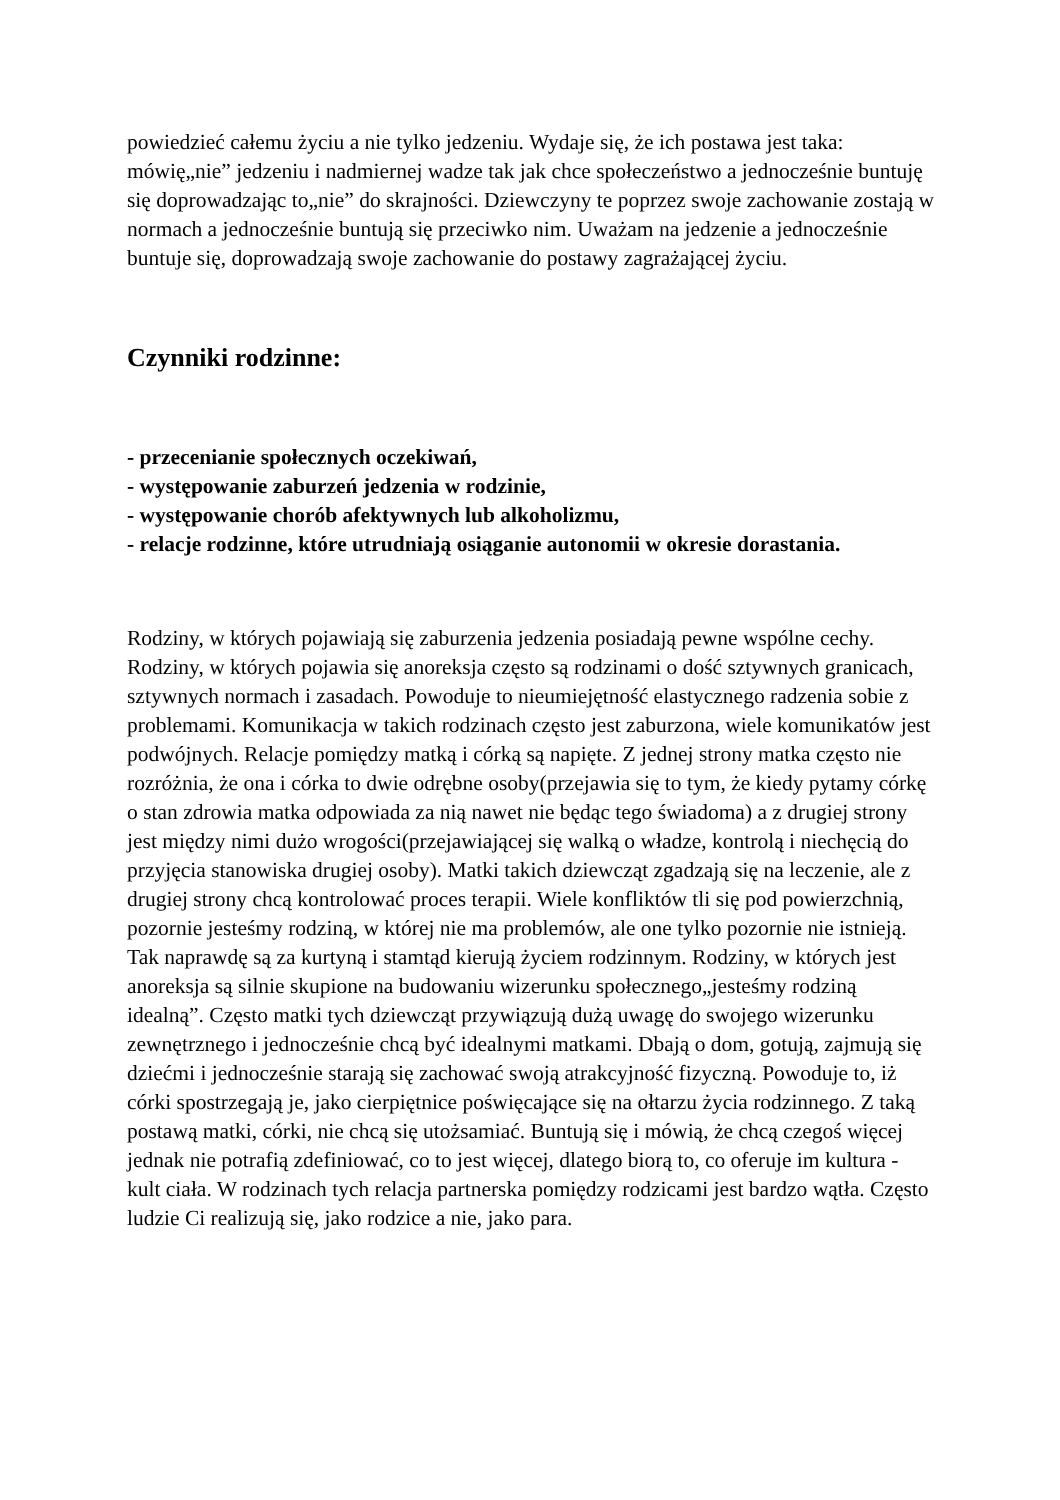powiedzieć całemu życiu a nie tylko jedzeniu. Wydaje się, że ich postawa jest taka: mówię„nie” jedzeniu i nadmiernej wadze tak jak chce społeczeństwo a jednocześnie buntuję się doprowadzając to„nie” do skrajności. Dziewczyny te poprzez swoje zachowanie zostają w normach a jednocześnie buntują się przeciwko nim. Uważam na jedzenie a jednocześnie buntuje się, doprowadzają swoje zachowanie do postawy zagrażającej życiu.
Czynniki rodzinne:
- przecenianie społecznych oczekiwań,
- występowanie zaburzeń jedzenia w rodzinie,
- występowanie chorób afektywnych lub alkoholizmu,
- relacje rodzinne, które utrudniają osiąganie autonomii w okresie dorastania.
Rodziny, w których pojawiają się zaburzenia jedzenia posiadają pewne wspólne cechy. Rodziny, w których pojawia się anoreksja często są rodzinami o dość sztywnych granicach, sztywnych normach i zasadach. Powoduje to nieumiejętność elastycznego radzenia sobie z problemami. Komunikacja w takich rodzinach często jest zaburzona, wiele komunikatów jest podwójnych. Relacje pomiędzy matką i córką są napięte. Z jednej strony matka często nie rozróżnia, że ona i córka to dwie odrębne osoby(przejawia się to tym, że kiedy pytamy córkę o stan zdrowia matka odpowiada za nią nawet nie będąc tego świadoma) a z drugiej strony jest między nimi dużo wrogości(przejawiającej się walką o władze, kontrolą i niechęcią do przyjęcia stanowiska drugiej osoby). Matki takich dziewcząt zgadzają się na leczenie, ale z drugiej strony chcą kontrolować proces terapii. Wiele konfliktów tli się pod powierzchnią, pozornie jesteśmy rodziną, w której nie ma problemów, ale one tylko pozornie nie istnieją. Tak naprawdę są za kurtyną i stamtąd kierują życiem rodzinnym. Rodziny, w których jest anoreksja są silnie skupione na budowaniu wizerunku społecznego„jesteśmy rodziną idealną”. Często matki tych dziewcząt przywiązują dużą uwagę do swojego wizerunku zewnętrznego i jednocześnie chcą być idealnymi matkami. Dbają o dom, gotują, zajmują się dziećmi i jednocześnie starają się zachować swoją atrakcyjność fizyczną. Powoduje to, iż córki spostrzegają je, jako cierpiętnice poświęcające się na ołtarzu życia rodzinnego. Z taką postawą matki, córki, nie chcą się utożsamiać. Buntują się i mówią, że chcą czegoś więcej jednak nie potrafią zdefiniować, co to jest więcej, dlatego biorą to, co oferuje im kultura - kult ciała. W rodzinach tych relacja partnerska pomiędzy rodzicami jest bardzo wątła. Często ludzie Ci realizują się, jako rodzice a nie, jako para.